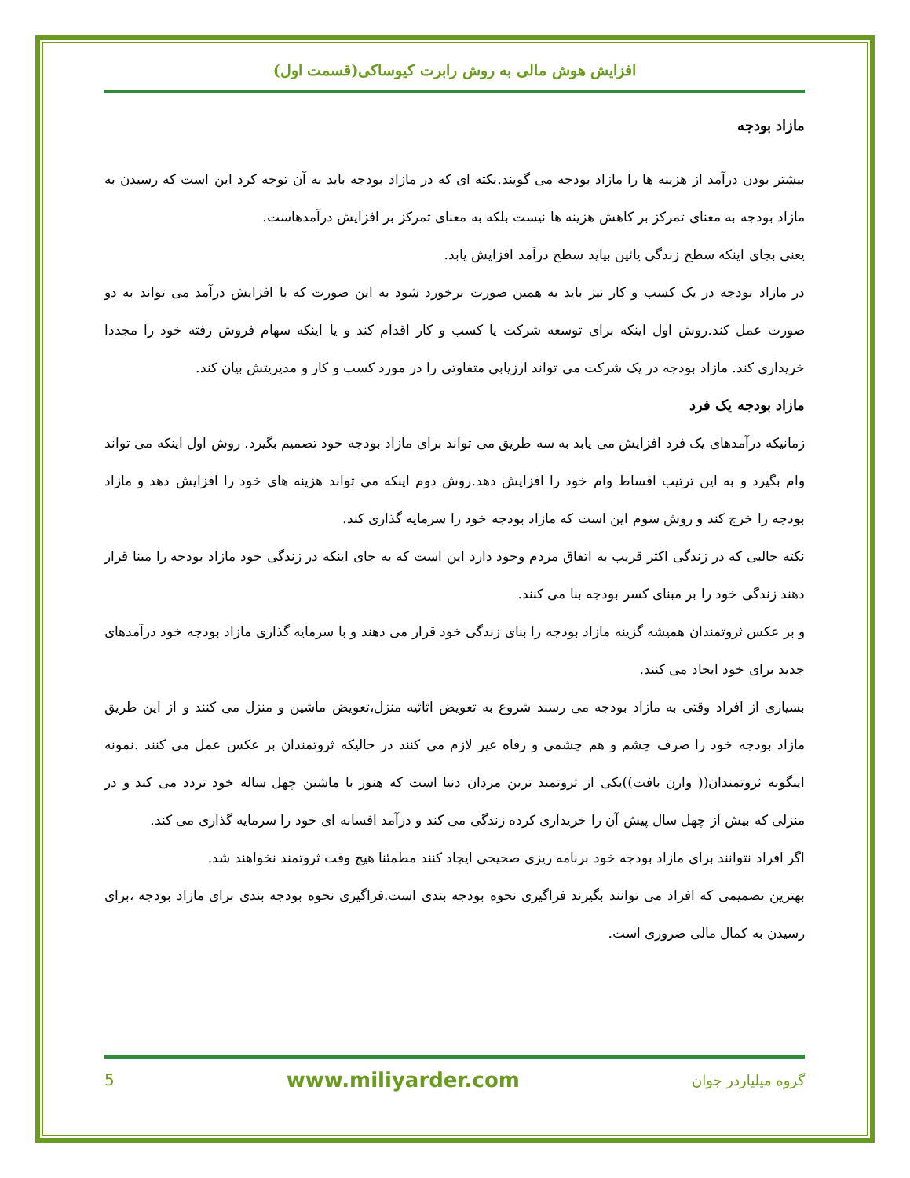افزایش هوش مالی به روش رابرت کیوساکی(قسمت اول)
مازاد بودجه
بیشتر بودن درآمد از هزینه ها را مازاد بودجه می گویند.نکته ای که در مازاد بودجه باید به آن توجه کرد این است که رسیدن به مازاد بودجه به معنای تمرکز بر کاهش هزینه ها نیست بلکه به معنای تمرکز بر افزایش درآمدهاست.
یعنی بجای اینکه سطح زندگی پائین بیاید سطح درآمد افزایش یابد.
در مازاد بودجه در یک کسب و کار نیز باید به همین صورت برخورد شود به این صورت که با افزایش درآمد می تواند به دو صورت عمل کند.روش اول اینکه برای توسعه شرکت یا کسب و کار اقدام کند و یا اینکه سهام فروش رفته خود را مجددا خریداری کند. مازاد بودجه در یک شرکت می تواند ارزیابی متفاوتی را در مورد کسب و کار و مدیریتش بیان کند.
مازاد بودجه یک فرد
زمانیکه درآمدهای یک فرد افزایش می یابد به سه طریق می تواند برای مازاد بودجه خود تصمیم بگیرد. روش اول اینکه می تواند وام بگیرد و به این ترتیب اقساط وام خود را افزایش دهد.روش دوم اینکه می تواند هزینه های خود را افزایش دهد و مازاد بودجه را خرج کند و روش سوم این است که مازاد بودجه خود را سرمایه گذاری کند.
نکته جالبی که در زندگی اکثر قریب به اتفاق مردم وجود دارد این است که به جای اینکه در زندگی خود مازاد بودجه را مبنا قرار دهند زندگی خود را بر مبنای کسر بودجه بنا می کنند.
و بر عکس ثروتمندان همیشه گزینه مازاد بودجه را بنای زندگی خود قرار می دهند و با سرمایه گذاری مازاد بودجه خود درآمدهای جدید برای خود ایجاد می کنند.
بسیاری از افراد وقتی به مازاد بودجه می رسند شروع به تعویض اثاثیه منزل،تعویض ماشین و منزل می کنند و از این طریق مازاد بودجه خود را صرف چشم و هم چشمی و رفاه غیر لازم می کنند در حالیکه ثروتمندان بر عکس عمل می کنند .نمونه اینگونه ثروتمندان(( وارن بافت))یکی از ثروتمند ترین مردان دنیا است که هنوز با ماشین چهل ساله خود تردد می کند و در منزلی که بیش از چهل سال پیش آن را خریداری کرده زندگی می کند و درآمد افسانه ای خود را سرمایه گذاری می کند.
اگر افراد نتوانند برای مازاد بودجه خود برنامه ریزی صحیحی ایجاد کنند مطمئنا هیچ وقت ثروتمند نخواهند شد.
بهترین تصمیمی که افراد می توانند بگیرند فراگیری نحوه بودجه بندی است.فراگیری نحوه بودجه بندی برای مازاد بودجه ،برای رسیدن به کمال مالی ضروری است.
5 www.miliyarder.com گروه میلیاردر جوان